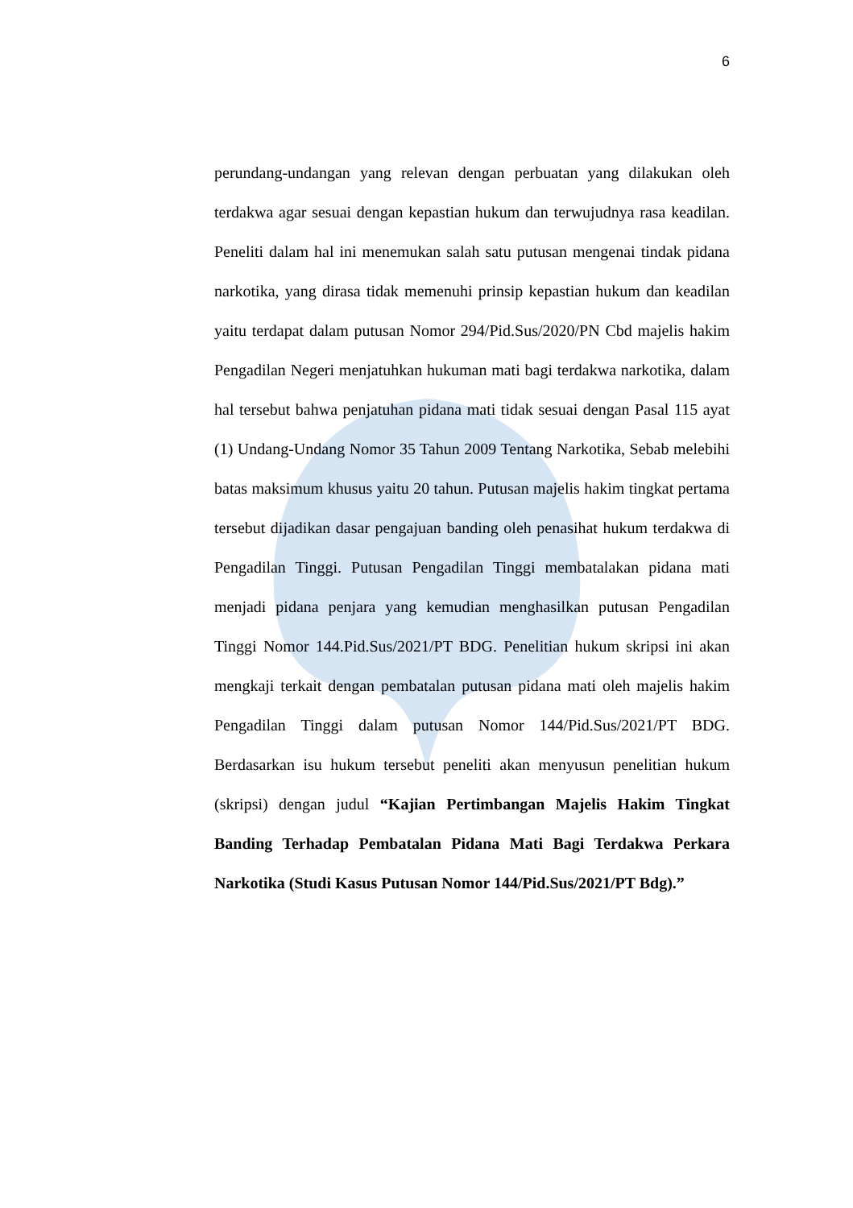6
perundang-undangan yang relevan dengan perbuatan yang dilakukan oleh terdakwa agar sesuai dengan kepastian hukum dan terwujudnya rasa keadilan. Peneliti dalam hal ini menemukan salah satu putusan mengenai tindak pidana narkotika, yang dirasa tidak memenuhi prinsip kepastian hukum dan keadilan yaitu terdapat dalam putusan Nomor 294/Pid.Sus/2020/PN Cbd majelis hakim Pengadilan Negeri menjatuhkan hukuman mati bagi terdakwa narkotika, dalam hal tersebut bahwa penjatuhan pidana mati tidak sesuai dengan Pasal 115 ayat (1) Undang-Undang Nomor 35 Tahun 2009 Tentang Narkotika, Sebab melebihi batas maksimum khusus yaitu 20 tahun. Putusan majelis hakim tingkat pertama tersebut dijadikan dasar pengajuan banding oleh penasihat hukum terdakwa di Pengadilan Tinggi. Putusan Pengadilan Tinggi membatalakan pidana mati menjadi pidana penjara yang kemudian menghasilkan putusan Pengadilan Tinggi Nomor 144.Pid.Sus/2021/PT BDG. Penelitian hukum skripsi ini akan mengkaji terkait dengan pembatalan putusan pidana mati oleh majelis hakim Pengadilan Tinggi dalam putusan Nomor 144/Pid.Sus/2021/PT BDG. Berdasarkan isu hukum tersebut peneliti akan menyusun penelitian hukum (skripsi) dengan judul “Kajian Pertimbangan Majelis Hakim Tingkat Banding Terhadap Pembatalan Pidana Mati Bagi Terdakwa Perkara Narkotika (Studi Kasus Putusan Nomor 144/Pid.Sus/2021/PT Bdg).”